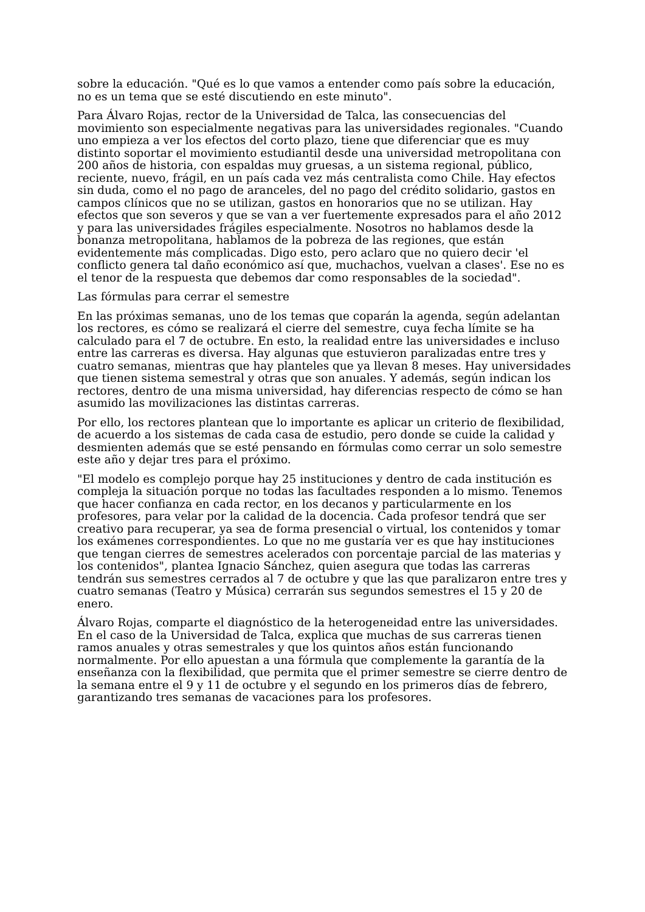sobre la educación. "Qué es lo que vamos a entender como país sobre la educación, no es un tema que se esté discutiendo en este minuto".
Para Álvaro Rojas, rector de la Universidad de Talca, las consecuencias del movimiento son especialmente negativas para las universidades regionales. "Cuando uno empieza a ver los efectos del corto plazo, tiene que diferenciar que es muy distinto soportar el movimiento estudiantil desde una universidad metropolitana con 200 años de historia, con espaldas muy gruesas, a un sistema regional, público, reciente, nuevo, frágil, en un país cada vez más centralista como Chile. Hay efectos sin duda, como el no pago de aranceles, del no pago del crédito solidario, gastos en campos clínicos que no se utilizan, gastos en honorarios que no se utilizan. Hay efectos que son severos y que se van a ver fuertemente expresados para el año 2012 y para las universidades frágiles especialmente. Nosotros no hablamos desde la bonanza metropolitana, hablamos de la pobreza de las regiones, que están evidentemente más complicadas. Digo esto, pero aclaro que no quiero decir 'el conflicto genera tal daño económico así que, muchachos, vuelvan a clases'. Ese no es el tenor de la respuesta que debemos dar como responsables de la sociedad".
Las fórmulas para cerrar el semestre
En las próximas semanas, uno de los temas que coparán la agenda, según adelantan los rectores, es cómo se realizará el cierre del semestre, cuya fecha límite se ha calculado para el 7 de octubre. En esto, la realidad entre las universidades e incluso entre las carreras es diversa. Hay algunas que estuvieron paralizadas entre tres y cuatro semanas, mientras que hay planteles que ya llevan 8 meses. Hay universidades que tienen sistema semestral y otras que son anuales. Y además, según indican los rectores, dentro de una misma universidad, hay diferencias respecto de cómo se han asumido las movilizaciones las distintas carreras.
Por ello, los rectores plantean que lo importante es aplicar un criterio de flexibilidad, de acuerdo a los sistemas de cada casa de estudio, pero donde se cuide la calidad y desmienten además que se esté pensando en fórmulas como cerrar un solo semestre este año y dejar tres para el próximo.
"El modelo es complejo porque hay 25 instituciones y dentro de cada institución es compleja la situación porque no todas las facultades responden a lo mismo. Tenemos que hacer confianza en cada rector, en los decanos y particularmente en los profesores, para velar por la calidad de la docencia. Cada profesor tendrá que ser creativo para recuperar, ya sea de forma presencial o virtual, los contenidos y tomar los exámenes correspondientes. Lo que no me gustaría ver es que hay instituciones que tengan cierres de semestres acelerados con porcentaje parcial de las materias y los contenidos", plantea Ignacio Sánchez, quien asegura que todas las carreras tendrán sus semestres cerrados al 7 de octubre y que las que paralizaron entre tres y cuatro semanas (Teatro y Música) cerrarán sus segundos semestres el 15 y 20 de enero.
Álvaro Rojas, comparte el diagnóstico de la heterogeneidad entre las universidades. En el caso de la Universidad de Talca, explica que muchas de sus carreras tienen ramos anuales y otras semestrales y que los quintos años están funcionando normalmente. Por ello apuestan a una fórmula que complemente la garantía de la enseñanza con la flexibilidad, que permita que el primer semestre se cierre dentro de la semana entre el 9 y 11 de octubre y el segundo en los primeros días de febrero, garantizando tres semanas de vacaciones para los profesores.